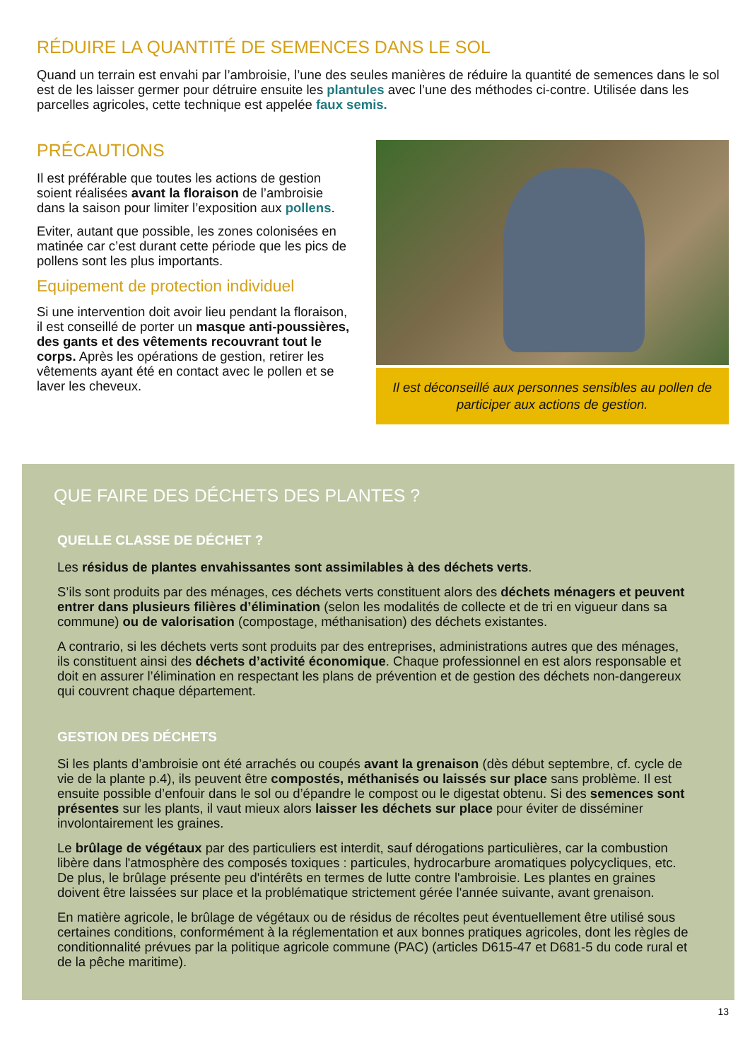RÉDUIRE LA QUANTITÉ DE SEMENCES DANS LE SOL
Quand un terrain est envahi par l’ambroisie, l’une des seules manières de réduire la quantité de semences dans le sol est de les laisser germer pour détruire ensuite les plantules avec l’une des méthodes ci-contre. Utilisée dans les parcelles agricoles, cette technique est appelée faux semis.
PRÉCAUTIONS
Il est préférable que toutes les actions de gestion soient réalisées avant la floraison de l’ambroisie dans la saison pour limiter l’exposition aux pollens.
Eviter, autant que possible, les zones colonisées en matinée car c’est durant cette période que les pics de pollens sont les plus importants.
Equipement de protection individuel
Si une intervention doit avoir lieu pendant la floraison, il est conseillé de porter un masque anti-poussières, des gants et des vêtements recouvrant tout le corps. Après les opérations de gestion, retirer les vêtements ayant été en contact avec le pollen et se laver les cheveux.
Il est déconseillé aux personnes sensibles au pollen de participer aux actions de gestion.
QUE FAIRE DES DÉCHETS DES PLANTES ?
QUELLE CLASSE DE DÉCHET ?
Les résidus de plantes envahissantes sont assimilables à des déchets verts.
S’ils sont produits par des ménages, ces déchets verts constituent alors des déchets ménagers et peuvent entrer dans plusieurs filières d’élimination (selon les modalités de collecte et de tri en vigueur dans sa commune) ou de valorisation (compostage, méthanisation) des déchets existantes.
A contrario, si les déchets verts sont produits par des entreprises, administrations autres que des ménages, ils constituent ainsi des déchets d’activité économique. Chaque professionnel en est alors responsable et doit en assurer l’élimination en respectant les plans de prévention et de gestion des déchets non-dangereux qui couvrent chaque département.
GESTION DES DÉCHETS
Si les plants d’ambroisie ont été arrachés ou coupés avant la grenaison (dès début septembre, cf. cycle de vie de la plante p.4), ils peuvent être compostés, méthanisés ou laissés sur place sans problème. Il est ensuite possible d’enfouir dans le sol ou d’épandre le compost ou le digestat obtenu. Si des semences sont présentes sur les plants, il vaut mieux alors laisser les déchets sur place pour éviter de disséminer involontairement les graines.
Le brûlage de végétaux par des particuliers est interdit, sauf dérogations particulières, car la combustion libère dans l'atmosphère des composés toxiques : particules, hydrocarbure aromatiques polycycliques, etc. De plus, le brûlage présente peu d'intérêts en termes de lutte contre l'ambroisie. Les plantes en graines doivent être laissées sur place et la problématique strictement gérée l'année suivante, avant grenaison.
En matière agricole, le brûlage de végétaux ou de résidus de récoltes peut éventuellement être utilisé sous certaines conditions, conformément à la réglementation et aux bonnes pratiques agricoles, dont les règles de conditionnalité prévues par la politique agricole commune (PAC) (articles D615-47 et D681-5 du code rural et de la pêche maritime).
13